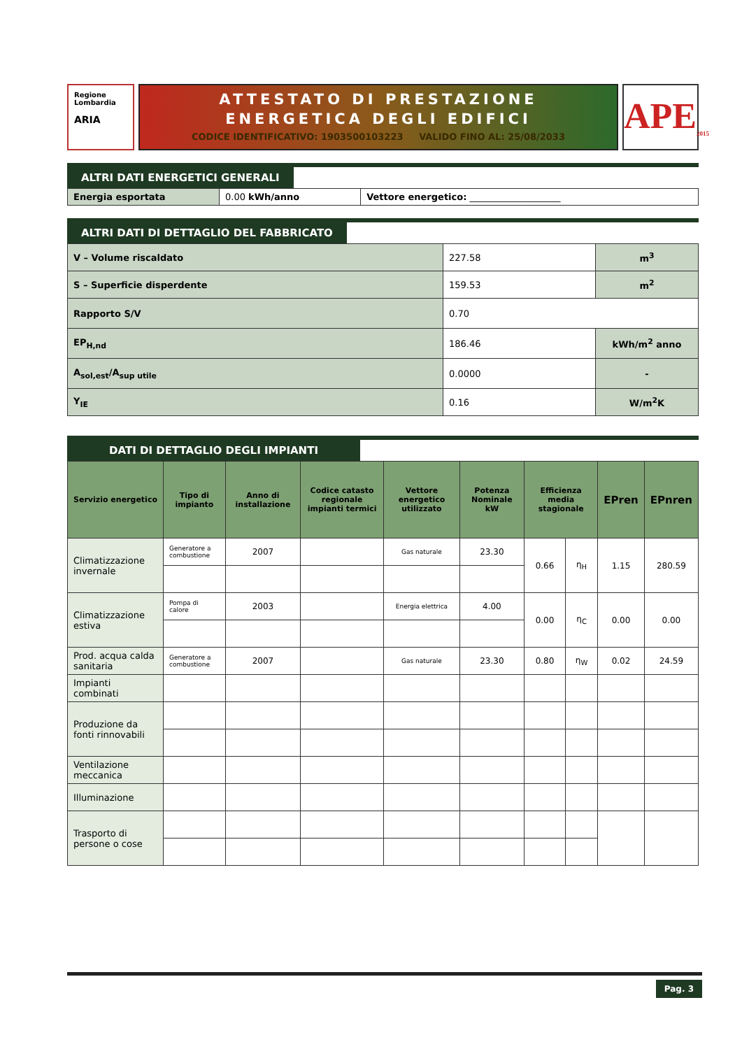Regione
Lombardia
ARIA
ATTESTATO DI PRESTAZIONE
ENERGETICA DEGLI EDIFICI
CODICE IDENTIFICATIVO: 1903500103223 VALIDO FINO AL: 25/08/2033
APE<sub>2015</sub>
ALTRI DATI ENERGETICI GENERALI
| Energia esportata | 0.00 kWh/anno | Vettore energetico: ____________________ |
ALTRI DATI DI DETTAGLIO DEL FABBRICATO
| V – Volume riscaldato | 227.58 | m<sup>3</sup> |
| S – Superficie disperdente | 159.53 | m<sup>2</sup> |
| Rapporto S/V | 0.70 | |
| EP<sub>H,nd</sub> | 186.46 | kWh/m<sup>2</sup> anno |
| A<sub>sol,est</sub>/A<sub>sup utile</sub> | 0.0000 | - |
| Y<sub>IE</sub> | 0.16 | W/m<sup>2</sup>K |
DATI DI DETTAGLIO DEGLI IMPIANTI
| Servizio energetico | Tipo di impianto | Anno di installazione | Codice catasto regionale impianti termici | Vettore energetico utilizzato | Potenza Nominale kW | Efficienza media stagionale | | EPren | EPnren |
| --- | --- | --- | --- | --- | --- | --- | --- | --- | --- |
| Climatizzazione invernale | Generatore a combustione | 2007 | | Gas naturale | 23.30 | 0.66 | η<sub>H</sub> | 1.15 | 280.59 |
| Climatizzazione estiva | Pompa di calore | 2003 | | Energia elettrica | 4.00 | 0.00 | η<sub>C</sub> | 0.00 | 0.00 |
| Prod. acqua calda sanitaria | Generatore a combustione | 2007 | | Gas naturale | 23.30 | 0.80 | η<sub>W</sub> | 0.02 | 24.59 |
| Impianti combinati | | | | | | | | | |
| Produzione da fonti rinnovabili | | | | | | | | | |
| Ventilazione meccanica | | | | | | | | | |
| Illuminazione | | | | | | | | | |
| Trasporto di persone o cose | | | | | | | | | |
Pag. 3